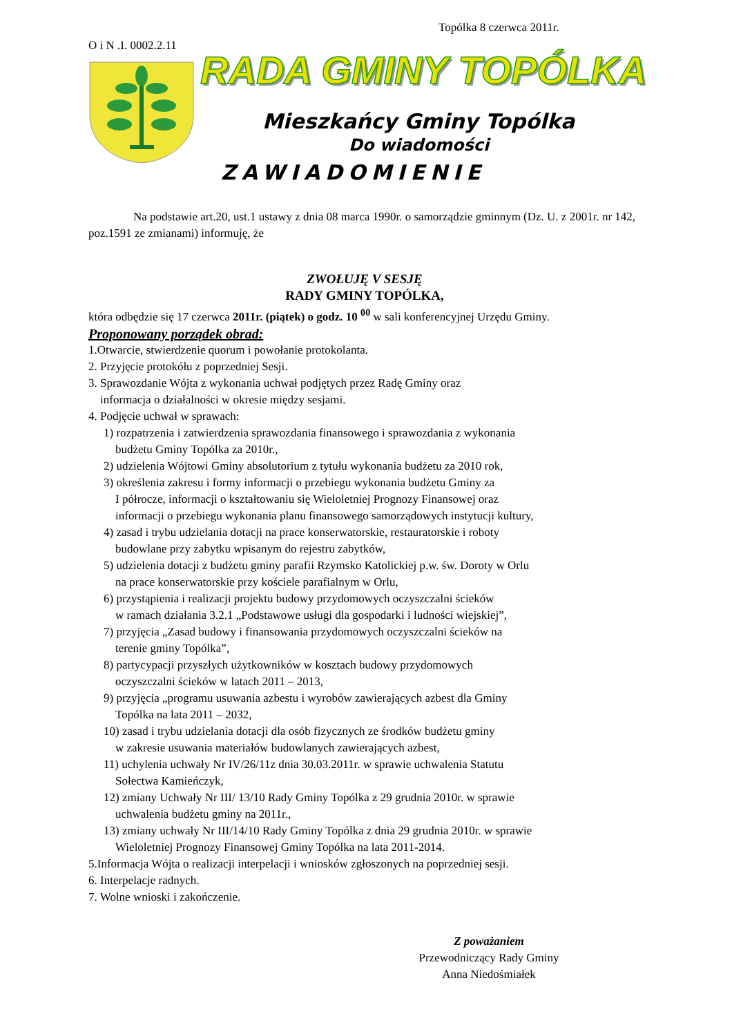Topólka 8 czerwca 2011r.
O i N .I. 0002.2.11
RADA GMINY TOPÓLKA
Mieszkańcy Gminy Topólka
Do wiadomości
ZAWIADOMIENIE
Na podstawie art.20, ust.1 ustawy z dnia 08 marca 1990r. o samorządzie gminnym (Dz. U. z 2001r. nr 142, poz.1591 ze zmianami) informuję, że
ZWOŁUJĘ V SESJĘ
RADY GMINY TOPÓLKA,
która odbędzie się 17 czerwca 2011r. (piątek) o godz. 10 <sup>00</sup> w sali konferencyjnej Urzędu Gminy.
Proponowany porządek obrad:
1.Otwarcie, stwierdzenie quorum i powołanie protokolanta.
2. Przyjęcie protokółu z poprzedniej Sesji.
3. Sprawozdanie Wójta z wykonania uchwał podjętych przez Radę Gminy oraz
informacja o działalności w okresie między sesjami.
4. Podjęcie uchwał w sprawach:
1) rozpatrzenia i zatwierdzenia sprawozdania finansowego i sprawozdania z wykonania
budżetu Gminy Topólka za 2010r.,
2) udzielenia Wójtowi Gminy absolutorium z tytułu wykonania budżetu za 2010 rok,
3) określenia zakresu i formy informacji o przebiegu wykonania budżetu Gminy za
I półrocze, informacji o kształtowaniu się Wieloletniej Prognozy Finansowej oraz
informacji o przebiegu wykonania planu finansowego samorządowych instytucji kultury,
4) zasad i trybu udzielania dotacji na prace konserwatorskie, restauratorskie i roboty
budowlane przy zabytku wpisanym do rejestru zabytków,
5) udzielenia dotacji z budżetu gminy parafii Rzymsko Katolickiej p.w. św. Doroty w Orlu
na prace konserwatorskie przy kościele parafialnym w Orlu,
6) przystąpienia i realizacji projektu budowy przydomowych oczyszczalni ścieków
w ramach działania 3.2.1 „Podstawowe usługi dla gospodarki i ludności wiejskiej”,
7) przyjęcia „Zasad budowy i finansowania przydomowych oczyszczalni ścieków na
terenie gminy Topólka”,
8) partycypacji przyszłych użytkowników w kosztach budowy przydomowych
oczyszczalni ścieków w latach 2011 – 2013,
9) przyjęcia „programu usuwania azbestu i wyrobów zawierających azbest dla Gminy
Topólka na lata 2011 – 2032,
10) zasad i trybu udzielania dotacji dla osób fizycznych ze środków budżetu gminy
w zakresie usuwania materiałów budowlanych zawierających azbest,
11) uchylenia uchwały Nr IV/26/11z dnia 30.03.2011r. w sprawie uchwalenia Statutu
Sołectwa Kamieńczyk,
12) zmiany Uchwały Nr III/ 13/10 Rady Gminy Topólka z 29 grudnia 2010r. w sprawie
uchwalenia budżetu gminy na 2011r.,
13) zmiany uchwały Nr III/14/10 Rady Gminy Topólka z dnia 29 grudnia 2010r. w sprawie
Wieloletniej Prognozy Finansowej Gminy Topólka na lata 2011-2014.
5.Informacja Wójta o realizacji interpelacji i wniosków zgłoszonych na poprzedniej sesji.
6. Interpelacje radnych.
7. Wolne wnioski i zakończenie.
Z poważaniem
Przewodniczący Rady Gminy
Anna Niedośmiałek